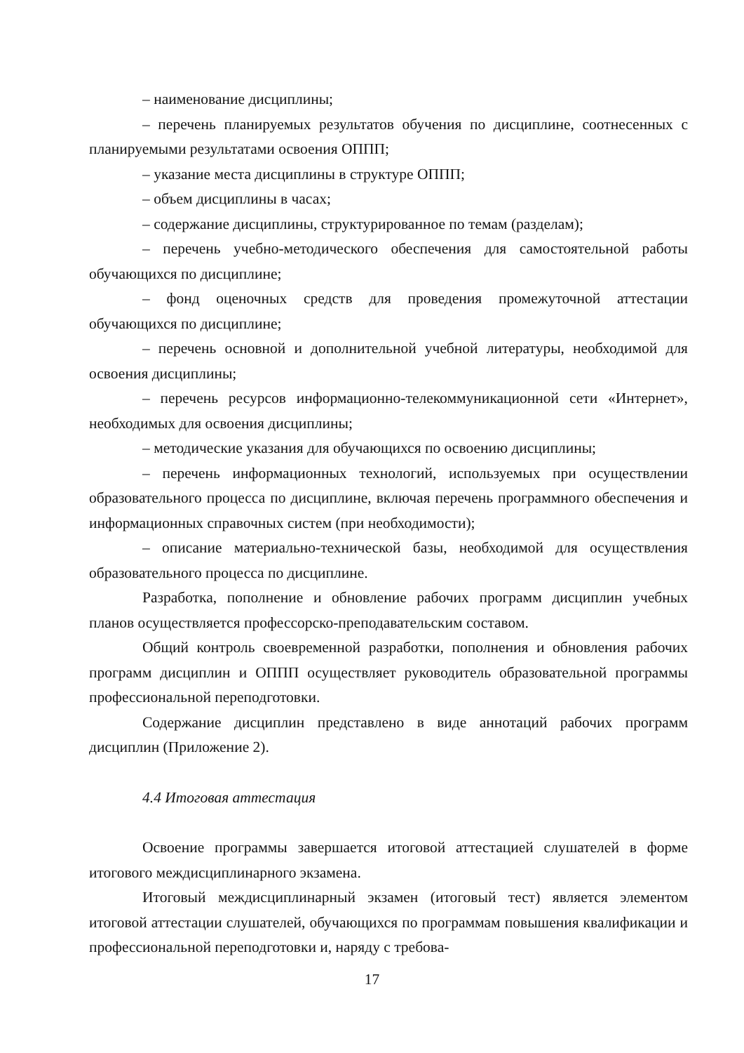– наименование дисциплины;
– перечень планируемых результатов обучения по дисциплине, соотнесенных с планируемыми результатами освоения ОППП;
– указание места дисциплины в структуре ОППП;
– объем дисциплины в часах;
– содержание дисциплины, структурированное по темам (разделам);
– перечень учебно-методического обеспечения для самостоятельной работы обучающихся по дисциплине;
– фонд оценочных средств для проведения промежуточной аттестации обучающихся по дисциплине;
– перечень основной и дополнительной учебной литературы, необходимой для освоения дисциплины;
– перечень ресурсов информационно-телекоммуникационной сети «Интернет», необходимых для освоения дисциплины;
– методические указания для обучающихся по освоению дисциплины;
– перечень информационных технологий, используемых при осуществлении образовательного процесса по дисциплине, включая перечень программного обеспечения и информационных справочных систем (при необходимости);
– описание материально-технической базы, необходимой для осуществления образовательного процесса по дисциплине.
Разработка, пополнение и обновление рабочих программ дисциплин учебных планов осуществляется профессорско-преподавательским составом.
Общий контроль своевременной разработки, пополнения и обновления рабочих программ дисциплин и ОППП осуществляет руководитель образовательной программы профессиональной переподготовки.
Содержание дисциплин представлено в виде аннотаций рабочих программ дисциплин (Приложение 2).
4.4 Итоговая аттестация
Освоение программы завершается итоговой аттестацией слушателей в форме итогового междисциплинарного экзамена.
Итоговый междисциплинарный экзамен (итоговый тест) является элементом итоговой аттестации слушателей, обучающихся по программам повышения квалификации и профессиональной переподготовки и, наряду с требова-
17